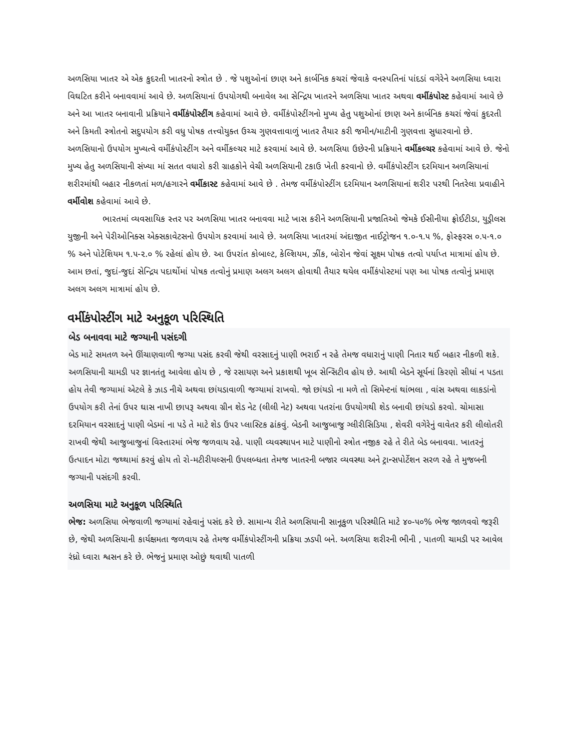અળસિયા ખાતર એ એક કુદરતી ખાતરનો સ્ત્રોત છે . જે પશુઓનાં છાણ અને કાર્બનિક કચરાં જેવાકે વનસ્પતિનાં પાંદડાં વગેરેને અળસિયા ધ્વારા વિઘટિત કરીને બનાવવામાં આવે છે. અળસિયાનાં ઉપયોગથી બનાવેલ આ સેન્દ્રિય ખાતરને અળસિયા ખાતર અથવા વર્મીકંપોસ્ટ કહેવામાં આવે છે અને આ ખાતર બનાવાની પ્રક્રિયાને વર્મીકંપોસ્ટીંગ કહેવામાં આવે છે. વર્મીકંપોસ્ટીંગનો મુખ્ય હેતુ પશુઓનાં છાણ અને કાર્બનિક કચરાં જેવાં કુદરતી અને કિમતી સ્ત્રોતનો સદુપયોગ કરી વધુ પોષક તત્ત્વોયુક્ત ઉચ્ચ ગુણવત્તાવાળું ખાતર તૈયાર કરી જમીન/માટીની ગુણવત્તા સુધારવાનો છે. અળસિયાનો ઉપયોગ મુખ્યત્વે વર્મીકંપોસ્ટીંગ અને વર્મીકલ્ચર માટે કરવામાં આવે છે. અળસિયા ઉછેરની પ્રક્રિયાને વર્મીકલ્ચર કહેવામાં આવે છે. જેનો મુખ્ય હેતુ અળસિયાની સંખ્યા માં સતત વધારો કરી ગ્રાહકોને વેચી અળસિયાની ટકાઉ ખેતી કરવાનો છે. વર્મીકંપોસ્ટીંગ દરમિયાન અળસિયાનાં શરીરમાંથી બહાર નીકળતાં મળ/હગારને વર્મીકાસ્ટ કહેવામાં આવે છે . તેમજ વર્મીકંપોસ્ટીંગ દરમિયાન અળસિયાનાં શરીર પરથી નિતરેલા પ્રવાહીને વર્મીવોશ કહેવામાં આવે છે.
ભારતમાં વ્યવસાયિક સ્તર પર અળસિયા ખાતર બનાવવા માટે ખાસ કરીને અળસિયાની પ્રજાતિઓ જેમકે ઈસીનીયા ફ્રોઈટીડા, યુડ્રીલસ યુજીની અને પેરીઓનિક્સ એક્સકાવેટસનો ઉપયોગ કરવામાં આવે છે. અળસિયા ખાતરમાં અંદાજીત નાઈટ્રોજન ૧.૦-૧.૫ %, ફોસ્ફરસ ૦.૫-૧.૦ % અને પોટેશિયમ ૧.૫-૨.૦ % રહેલાં હોય છે. આ ઉપરાંત કોબાલ્ટ, કેલ્શિયમ, ઝીંક, બોરોન જેવાં સૂક્ષ્મ પોષક તત્વો પર્યાપ્ત માત્રામાં હોય છે. આમ છતાં, જુદાં-જુદાં સેન્દ્રિય પદાર્થોમાં પોષક તત્વોનું પ્રમાણ અલગ અલગ હોવાથી તૈયાર થયેલ વર્મીકંપોસ્ટમાં પણ આ પોષક તત્વોનું પ્રમાણ અલગ અલગ માત્રામાં હોય છે.
વર્મીકંપોસ્ટીંગ માટે અનુકૂળ પરિસ્થિતિ
બેડ બનાવવા માટે જગ્યાની પસંદગી
બેડ માટે સમતળ અને ઊંચાણવાળી જગ્યા પસંદ કરવી જેથી વરસાદનું પાણી ભરાઈ ન રહે તેમજ વધારાનું પાણી નિતાર થઈ બહાર નીકળી શકે. અળસિયાની ચામડી પર જ્ઞાનતંતુ આવેલા હોય છે , જે રસાયણ અને પ્રકાશથી ખૂબ સેન્સિટીવ હોય છે. આથી બેડને સૂર્યનાં કિરણો સીધાં ન પડતા હોય તેવી જગ્યામાં એટલે કે ઝાડ નીચે અથવા છાંયડાવાળી જગ્યામાં રાખવો. જો છાંયડો ના મળે તો સિમેન્ટનાં થાંભલા , વાંસ અથવા લાકડાંનો ઉપયોગ કરી તેનાં ઉપર ઘાસ નાખી છાપરૂ અથવા ગ્રીન શેડ નેટ (લીલી નેટ) અથવા પતરાંના ઉપયોગથી શેડ બનાવી છાંયડો કરવો. ચોમાસા દરમિયાન વરસાદનું પાણી બેડમાં ના પડે તે માટે શેડ ઉપર પ્લાસ્ટિક ઢાંકવું. બેડની આજુબાજુ ગ્લીરીસિડિયા , શેવરી વગેરેનું વાવેતર કરી લીલોતરી રાખવી જેથી આજુબાજુનાં વિસ્તારમાં ભેજ જળવાય રહે. પાણી વ્યવસ્થાપન માટે પાણીનો સ્ત્રોત નજીક રહે તે રીતે બેડ બનાવવા. ખાતરનું ઉત્પાદન મોટા જથ્થામાં કરવું હોય તો રો-મટીરીયલ્સની ઉપલબ્ધતા તેમજ ખાતરની બજાર વ્યવસ્થા અને ટ્રાન્સપોર્ટેશન સરળ રહે તે મુજબની જગ્યાની પસંદગી કરવી.
અળસિયા માટે અનુકૂળ પરિસ્થિતિ
ભેજ: અળસિયા ભેજવાળી જગ્યામાં રહેવાનું પસંદ કરે છે. સામાન્ય રીતે અળસિયાની સાનૂકુળ પરિસ્થીતિ માટે ૪૦-૫૦% ભેજ જાળવવો જરૂરી છે, જેથી અળસિયાની કાર્યક્ષમતા જળવાય રહે તેમજ વર્મીકંપોસ્ટીંગની પ્રક્રિયા ઝડપી બને. અળસિયા શરીરની ભીની , પાતળી ચામડી પર આવેલ રંધ્રો ધ્વારા શ્વસન કરે છે. ભેજનું પ્રમાણ ઓછું થવાથી પાતળી